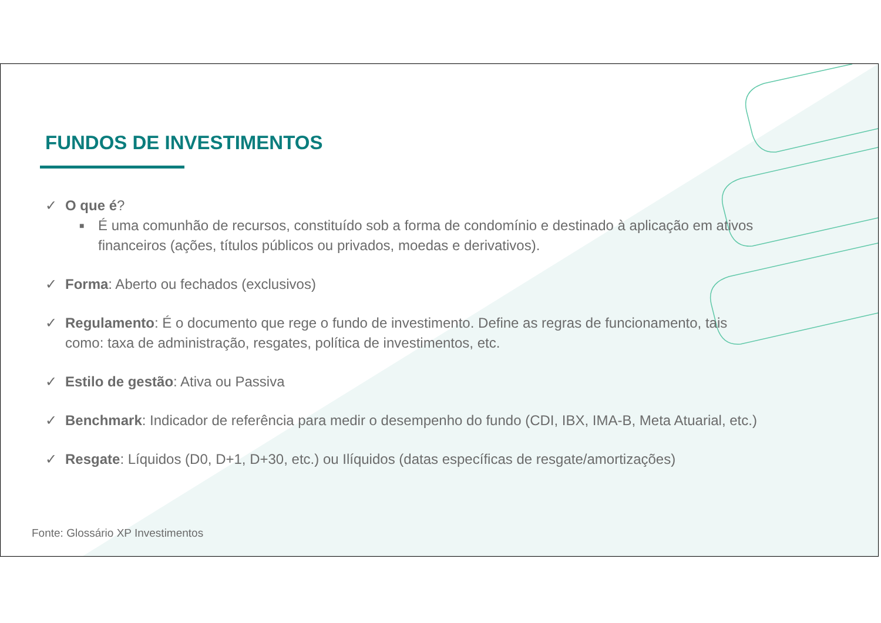FUNDOS DE INVESTIMENTOS
✓ O que é?
■
É uma comunhão de recursos, constituído sob a forma de condomínio e destinado à aplicação em ativos
financeiros (ações, títulos públicos ou privados, moedas e derivativos).
✓ Forma: Aberto ou fechados (exclusivos)
✓ Regulamento: É o documento que rege o fundo de investimento. Define as regras de funcionamento, tais
como: taxa de administração, resgates, política de investimentos, etc.
✓ Estilo de gestão: Ativa ou Passiva
✓ Benchmark: Indicador de referência para medir o desempenho do fundo (CDI, IBX, IMA-B, Meta Atuarial, etc.)
✓ Resgate: Líquidos (D0, D+1, D+30, etc.) ou Ilíquidos (datas específicas de resgate/amortizações)
Fonte: Glossário XP Investimentos